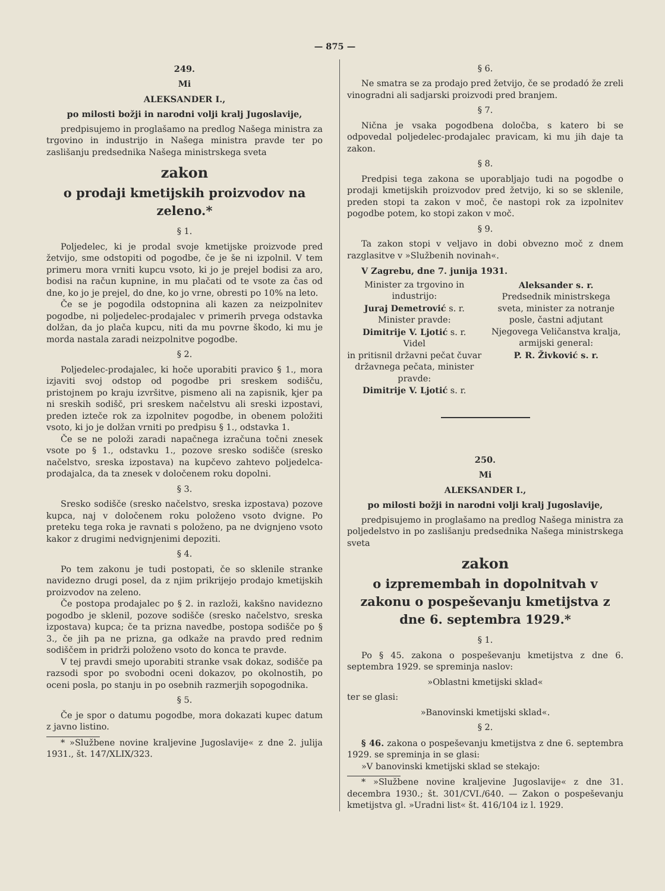— 875 —
249.
Mi
ALEKSANDER I.,
po milosti božji in narodni volji kralj Jugoslavije,
predpisujemo in proglašamo na predlog Našega ministra za trgovino in industrijo in Našega ministra pravde ter po zaslišanju predsednika Našega ministrskega sveta
zakon
o prodaji kmetijskih proizvodov na zeleno.*
§ 1.
Poljedelec, ki je prodal svoje kmetijske proizvode pred žetvijo, sme odstopiti od pogodbe, če je še ni izpolnil. V tem primeru mora vrniti kupcu vsoto, ki jo je prejel bodisi za aro, bodisi na račun kupnine, in mu plačati od te vsote za čas od dne, ko jo je prejel, do dne, ko jo vrne, obresti po 10% na leto.
Če se je pogodila odstopnina ali kazen za neizpolnitev pogodbe, ni poljedelec-prodajalec v primerih prvega odstavka dolžan, da jo plača kupcu, niti da mu povrne škodo, ki mu je morda nastala zaradi neizpolnitve pogodbe.
§ 2.
Poljedelec-prodajalec, ki hoče uporabiti pravico § 1., mora izjaviti svoj odstop od pogodbe pri sreskem sodišču, pristojnem po kraju izvršitve, pismeno ali na zapisnik, kjer pa ni sreskih sodišč, pri sreskem načelstvu ali sreski izpostavi, preden izteče rok za izpolnitev pogodbe, in obenem položiti vsoto, ki jo je dolžan vrniti po predpisu § 1., odstavka 1.
Če se ne položi zaradi napačnega izračuna točni znesek vsote po § 1., odstavku 1., pozove sresko sodišče (sresko načelstvo, sreska izpostava) na kupčevo zahtevo poljedelca-prodajalca, da ta znesek v določenem roku dopolni.
§ 3.
Sresko sodišče (sresko načelstvo, sreska izpostava) pozove kupca, naj v določenem roku položeno vsoto dvigne. Po preteku tega roka je ravnati s položeno, pa ne dvignjeno vsoto kakor z drugimi nedvignjenimi depoziti.
§ 4.
Po tem zakonu je tudi postopati, če so sklenile stranke navidezno drugi posel, da z njim prikrijejo prodajo kmetijskih proizvodov na zeleno.
Če postopa prodajalec po § 2. in razloži, kakšno navidezno pogodbo je sklenil, pozove sodišče (sresko načelstvo, sreska izpostava) kupca; če ta prizna navedbe, postopa sodišče po § 3., če jih pa ne prizna, ga odkaže na pravdo pred rednim sodiščem in pridrži položeno vsoto do konca te pravde.
V tej pravdi smejo uporabiti stranke vsak dokaz, sodišče pa razsodi spor po svobodni oceni dokazov, po okolnostih, po oceni posla, po stanju in po osebnih razmerjih sopogodnika.
§ 5.
Če je spor o datumu pogodbe, mora dokazati kupec datum z javno listino.
* »Službene novine kraljevine Jugoslavije« z dne 2. julija 1931., št. 147/XLIX/323.
§ 6.
Ne smatra se za prodajo pred žetvijo, če se prodadó že zreli vinogradni ali sadjarski proizvodi pred branjem.
§ 7.
Nična je vsaka pogodbena določba, s katero bi se odpovedal poljedelec-prodajalec pravicam, ki mu jih daje ta zakon.
§ 8.
Predpisi tega zakona se uporabljajo tudi na pogodbe o prodaji kmetijskih proizvodov pred žetvijo, ki so se sklenile, preden stopi ta zakon v moč, če nastopi rok za izpolnitev pogodbe potem, ko stopi zakon v moč.
§ 9.
Ta zakon stopi v veljavo in dobi obvezno moč z dnem razglasitve v »Službenih novinah«.
V Zagrebu, dne 7. junija 1931.
Minister za trgovino in industrijo:
Juraj Demetrović s. r.
Minister pravde:
Dimitrije V. Ljotić s. r.
Videl
in pritisnil državni pečat čuvar državnega pečata, minister pravde:
Dimitrije V. Ljotić s. r.
Aleksander s. r.
Predsednik ministrskega sveta, minister za notranje posle, častni adjutant Njegovega Veličanstva kralja, armijski general:
P. R. Živković s. r.
250.
Mi
ALEKSANDER I.,
po milosti božji in narodni volji kralj Jugoslavije,
predpisujemo in proglašamo na predlog Našega ministra za poljedelstvo in po zaslišanju predsednika Našega ministrskega sveta
zakon
o izpremembah in dopolnitvah v zakonu o pospeševanju kmetijstva z dne 6. septembra 1929.*
§ 1.
Po § 45. zakona o pospeševanju kmetijstva z dne 6. septembra 1929. se spreminja naslov:
»Oblastni kmetijski sklad«
ter se glasi:
»Banovinski kmetijski sklad«.
§ 2.
§ 46. zakona o pospeševanju kmetijstva z dne 6. septembra 1929. se spreminja in se glasi:
»V banovinski kmetijski sklad se stekajo:
* »Službene novine kraljevine Jugoslavije« z dne 31. decembra 1930.; št. 301/CVI./640. — Zakon o pospeševanju kmetijstva gl. »Uradni list« št. 416/104 iz l. 1929.